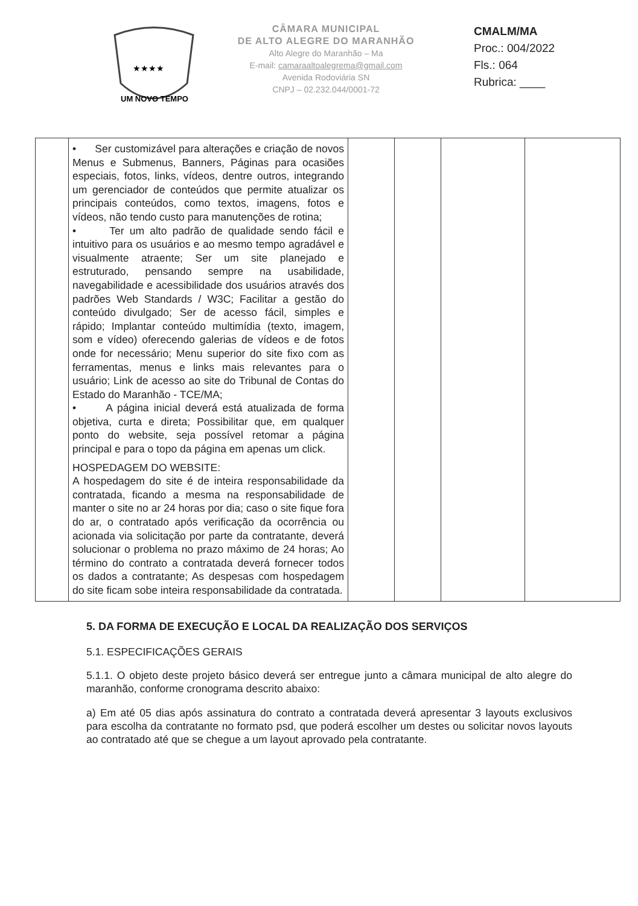UM NOVO TEMPO
★★★★
CÂMARA MUNICIPAL
DE ALTO ALEGRE DO MARANHÃO
Alto Alegre do Maranhão – Ma
E-mail: camaraaltoalegrema@gmail.com
Avenida Rodoviária SN
CNPJ – 02.232.044/0001-72
CMALM/MA
Proc.: 004/2022
Fls.: 064
Rubrica: ____
| | • Ser customizável para alterações e criação de novos Menus e Submenus, Banners, Páginas para ocasiões especiais, fotos, links, vídeos, dentre outros, integrando um gerenciador de conteúdos que permite atualizar os principais conteúdos, como textos, imagens, fotos e vídeos, não tendo custo para manutenções de rotina; • Ter um alto padrão de qualidade sendo fácil e intuitivo para os usuários e ao mesmo tempo agradável e visualmente atraente; Ser um site planejado e estruturado, pensando sempre na usabilidade, navegabilidade e acessibilidade dos usuários através dos padrões Web Standards / W3C; Facilitar a gestão do conteúdo divulgado; Ser de acesso fácil, simples e rápido; Implantar conteúdo multimídia (texto, imagem, som e vídeo) oferecendo galerias de vídeos e de fotos onde for necessário; Menu superior do site fixo com as ferramentas, menus e links mais relevantes para o usuário; Link de acesso ao site do Tribunal de Contas do Estado do Maranhão - TCE/MA; • A página inicial deverá está atualizada de forma objetiva, curta e direta; Possibilitar que, em qualquer ponto do website, seja possível retomar a página principal e para o topo da página em apenas um click. HOSPEDAGEM DO WEBSITE: A hospedagem do site é de inteira responsabilidade da contratada, ficando a mesma na responsabilidade de manter o site no ar 24 horas por dia; caso o site fique fora do ar, o contratado após verificação da ocorrência ou acionada via solicitação por parte da contratante, deverá solucionar o problema no prazo máximo de 24 horas; Ao término do contrato a contratada deverá fornecer todos os dados a contratante; As despesas com hospedagem do site ficam sobe inteira responsabilidade da contratada. | | | | |
5. DA FORMA DE EXECUÇÃO E LOCAL DA REALIZAÇÃO DOS SERVIÇOS
5.1. ESPECIFICAÇÕES GERAIS
5.1.1. O objeto deste projeto básico deverá ser entregue junto a câmara municipal de alto alegre do maranhão, conforme cronograma descrito abaixo:
a) Em até 05 dias após assinatura do contrato a contratada deverá apresentar 3 layouts exclusivos para escolha da contratante no formato psd, que poderá escolher um destes ou solicitar novos layouts ao contratado até que se chegue a um layout aprovado pela contratante.